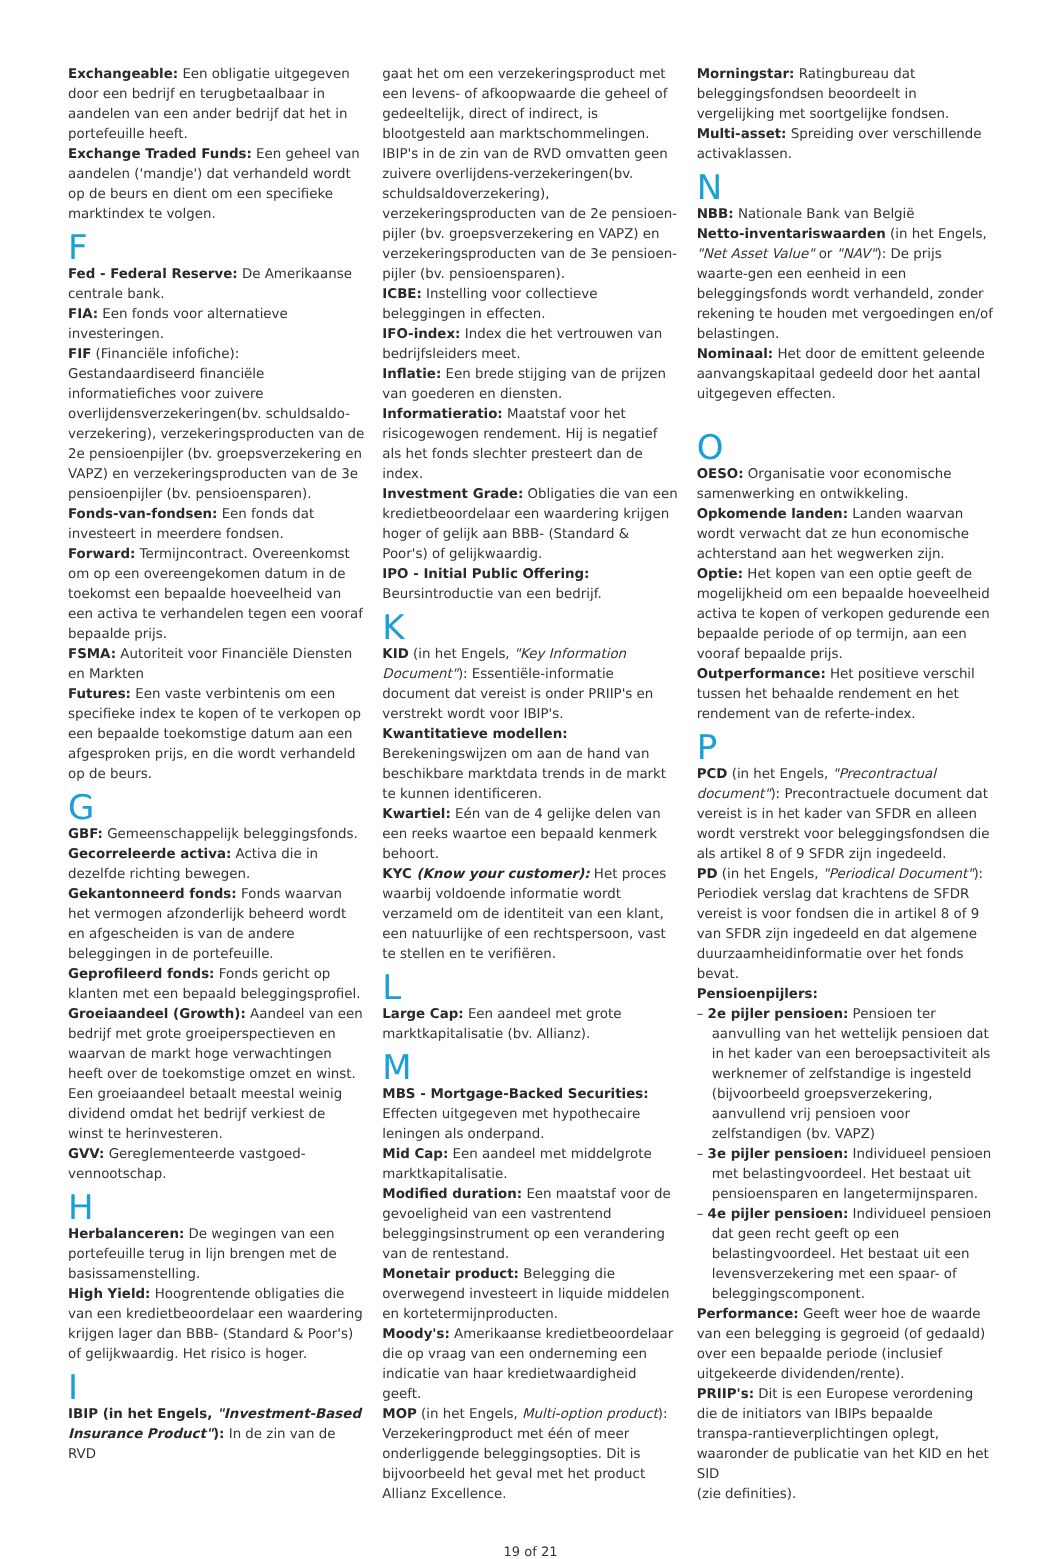Exchangeable: Een obligatie uitgegeven door een bedrijf en terugbetaalbaar in aandelen van een ander bedrijf dat het in portefeuille heeft.
Exchange Traded Funds: Een geheel van aandelen ('mandje') dat verhandeld wordt op de beurs en dient om een specifieke marktindex te volgen.
F
Fed - Federal Reserve: De Amerikaanse centrale bank.
FIA: Een fonds voor alternatieve investeringen.
FIF (Financiële infofiche): Gestandaardiseerd financiële informatiefiches voor zuivere overlijdensverzekeringen(bv. schuldsaldo-verzekering), verzekeringsproducten van de 2e pensioenpijler (bv. groepsverzekering en VAPZ) en verzekeringsproducten van de 3e pensioenpijler (bv. pensioensparen).
Fonds-van-fondsen: Een fonds dat investeert in meerdere fondsen.
Forward: Termijncontract. Overeenkomst om op een overeengekomen datum in de toekomst een bepaalde hoeveelheid van een activa te verhandelen tegen een vooraf bepaalde prijs.
FSMA: Autoriteit voor Financiële Diensten en Markten
Futures: Een vaste verbintenis om een specifieke index te kopen of te verkopen op een bepaalde toekomstige datum aan een afgesproken prijs, en die wordt verhandeld op de beurs.
G
GBF: Gemeenschappelijk beleggingsfonds.
Gecorreleerde activa: Activa die in dezelfde richting bewegen.
Gekantonneerd fonds: Fonds waarvan het vermogen afzonderlijk beheerd wordt en afgescheiden is van de andere beleggingen in de portefeuille.
Geprofileerd fonds: Fonds gericht op klanten met een bepaald beleggingsprofiel.
Groeiaandeel (Growth): Aandeel van een bedrijf met grote groeiperspectieven en waarvan de markt hoge verwachtingen heeft over de toekomstige omzet en winst. Een groeiaandeel betaalt meestal weinig dividend omdat het bedrijf verkiest de winst te herinvesteren.
GVV: Gereglementeerde vastgoed-vennootschap.
H
Herbalanceren: De wegingen van een portefeuille terug in lijn brengen met de basissamenstelling.
High Yield: Hoogrentende obligaties die van een kredietbeoordelaar een waardering krijgen lager dan BBB- (Standard & Poor's) of gelijkwaardig. Het risico is hoger.
I
IBIP (in het Engels, "Investment-Based Insurance Product"): In de zin van de RVD
gaat het om een verzekeringsproduct met een levens- of afkoopwaarde die geheel of gedeeltelijk, direct of indirect, is blootgesteld aan marktschommelingen. IBIP's in de zin van de RVD omvatten geen zuivere overlijdens-verzekeringen(bv. schuldsaldoverzekering), verzekeringsproducten van de 2e pensioen-pijler (bv. groepsverzekering en VAPZ) en verzekeringsproducten van de 3e pensioen-pijler (bv. pensioensparen).
ICBE: Instelling voor collectieve beleggingen in effecten.
IFO-index: Index die het vertrouwen van bedrijfsleiders meet.
Inflatie: Een brede stijging van de prijzen van goederen en diensten.
Informatieratio: Maatstaf voor het risicogewogen rendement. Hij is negatief als het fonds slechter presteert dan de index.
Investment Grade: Obligaties die van een kredietbeoordelaar een waardering krijgen hoger of gelijk aan BBB- (Standard & Poor's) of gelijkwaardig.
IPO - Initial Public Offering:
Beursintroductie van een bedrijf.
K
KID (in het Engels, "Key Information Document"): Essentiële-informatie document dat vereist is onder PRIIP's en verstrekt wordt voor IBIP's.
Kwantitatieve modellen: Berekeningswijzen om aan de hand van beschikbare marktdata trends in de markt te kunnen identificeren.
Kwartiel: Eén van de 4 gelijke delen van een reeks waartoe een bepaald kenmerk behoort.
KYC (Know your customer): Het proces waarbij voldoende informatie wordt verzameld om de identiteit van een klant, een natuurlijke of een rechtspersoon, vast te stellen en te verifiëren.
L
Large Cap: Een aandeel met grote marktkapitalisatie (bv. Allianz).
M
MBS - Mortgage-Backed Securities: Effecten uitgegeven met hypothecaire leningen als onderpand.
Mid Cap: Een aandeel met middelgrote marktkapitalisatie.
Modified duration: Een maatstaf voor de gevoeligheid van een vastrentend beleggingsinstrument op een verandering van de rentestand.
Monetair product: Belegging die overwegend investeert in liquide middelen en kortetermijnproducten.
Moody's: Amerikaanse kredietbeoordelaar die op vraag van een onderneming een indicatie van haar kredietwaardigheid geeft.
MOP (in het Engels, Multi-option product): Verzekeringproduct met één of meer onderliggende beleggingsopties. Dit is bijvoorbeeld het geval met het product Allianz Excellence.
Morningstar: Ratingbureau dat beleggingsfondsen beoordeelt in vergelijking met soortgelijke fondsen.
Multi-asset: Spreiding over verschillende activaklassen.
N
NBB: Nationale Bank van België
Netto-inventariswaarden (in het Engels, "Net Asset Value" or "NAV"): De prijs waarte-gen een eenheid in een beleggingsfonds wordt verhandeld, zonder rekening te houden met vergoedingen en/of belastingen.
Nominaal: Het door de emittent geleende aanvangskapitaal gedeeld door het aantal uitgegeven effecten.
O
OESO: Organisatie voor economische samenwerking en ontwikkeling.
Opkomende landen: Landen waarvan wordt verwacht dat ze hun economische achterstand aan het wegwerken zijn.
Optie: Het kopen van een optie geeft de mogelijkheid om een bepaalde hoeveelheid activa te kopen of verkopen gedurende een bepaalde periode of op termijn, aan een vooraf bepaalde prijs.
Outperformance: Het positieve verschil tussen het behaalde rendement en het rendement van de referte-index.
P
PCD (in het Engels, "Precontractual document"): Precontractuele document dat vereist is in het kader van SFDR en alleen wordt verstrekt voor beleggingsfondsen die als artikel 8 of 9 SFDR zijn ingedeeld.
PD (in het Engels, "Periodical Document"): Periodiek verslag dat krachtens de SFDR vereist is voor fondsen die in artikel 8 of 9 van SFDR zijn ingedeeld en dat algemene duurzaamheidinformatie over het fonds bevat.
Pensioenpijlers:
– 2e pijler pensioen: Pensioen ter aanvulling van het wettelijk pensioen dat in het kader van een beroepsactiviteit als werknemer of zelfstandige is ingesteld (bijvoorbeeld groepsverzekering, aanvullend vrij pensioen voor zelfstandigen (bv. VAPZ)
– 3e pijler pensioen: Individueel pensioen met belastingvoordeel. Het bestaat uit pensioensparen en langetermijnsparen.
– 4e pijler pensioen: Individueel pensioen dat geen recht geeft op een belastingvoordeel. Het bestaat uit een levensverzekering met een spaar- of beleggingscomponent.
Performance: Geeft weer hoe de waarde van een belegging is gegroeid (of gedaald) over een bepaalde periode (inclusief uitgekeerde dividenden/rente).
PRIIP's: Dit is een Europese verordening die de initiators van IBIPs bepaalde transpa-rantieverplichtingen oplegt, waaronder de publicatie van het KID en het SID
(zie definities).
19 of 21